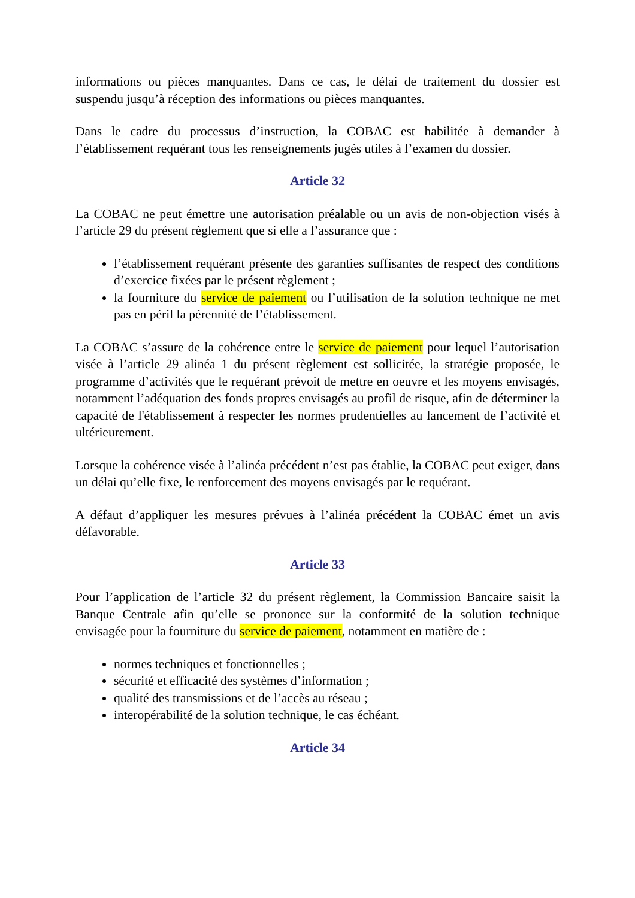informations ou pièces manquantes. Dans ce cas, le délai de traitement du dossier est suspendu jusqu’à réception des informations ou pièces manquantes.
Dans le cadre du processus d’instruction, la COBAC est habilitée à demander à l’établissement requérant tous les renseignements jugés utiles à l’examen du dossier.
Article 32
La COBAC ne peut émettre une autorisation préalable ou un avis de non-objection visés à l’article 29 du présent règlement que si elle a l’assurance que :
l’établissement requérant présente des garanties suffisantes de respect des conditions d’exercice fixées par le présent règlement ;
la fourniture du service de paiement ou l’utilisation de la solution technique ne met pas en péril la pérennité de l’établissement.
La COBAC s’assure de la cohérence entre le service de paiement pour lequel l’autorisation visée à l’article 29 alinéa 1 du présent règlement est sollicitée, la stratégie proposée, le programme d’activités que le requérant prévoit de mettre en oeuvre et les moyens envisagés, notamment l’adéquation des fonds propres envisagés au profil de risque, afin de déterminer la capacité de l'établissement à respecter les normes prudentielles au lancement de l’activité et ultérieurement.
Lorsque la cohérence visée à l’alinéa précédent n’est pas établie, la COBAC peut exiger, dans un délai qu’elle fixe, le renforcement des moyens envisagés par le requérant.
A défaut d’appliquer les mesures prévues à l’alinéa précédent la COBAC émet un avis défavorable.
Article 33
Pour l’application de l’article 32 du présent règlement, la Commission Bancaire saisit la Banque Centrale afin qu’elle se prononce sur la conformité de la solution technique envisagée pour la fourniture du service de paiement, notamment en matière de :
normes techniques et fonctionnelles ;
sécurité et efficacité des systèmes d’information ;
qualité des transmissions et de l’accès au réseau ;
interopérabilité de la solution technique, le cas échéant.
Article 34